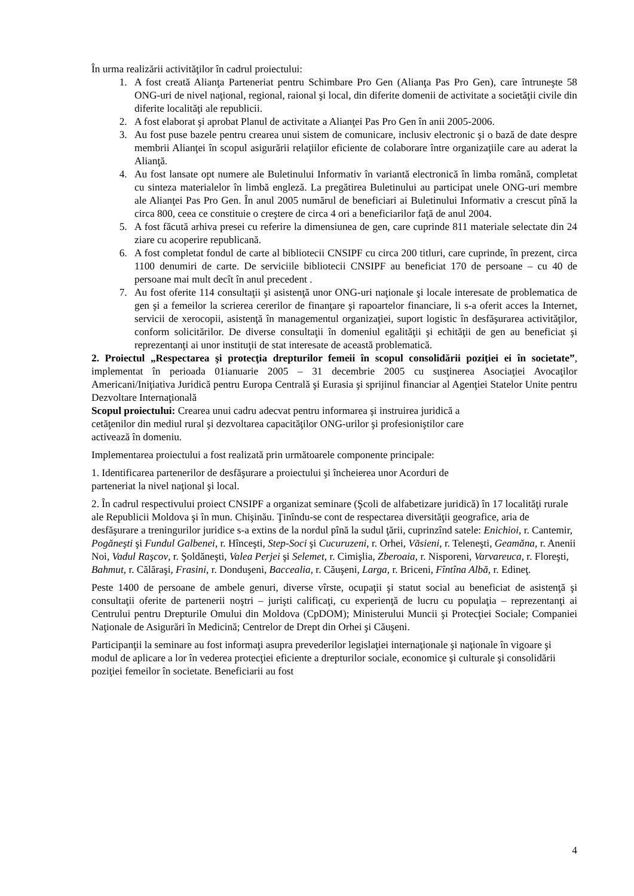În urma realizării activităţilor în cadrul proiectului:
1. A fost creată Alianţa Parteneriat pentru Schimbare Pro Gen (Alianţa Pas Pro Gen), care întruneşte 58 ONG-uri de nivel naţional, regional, raional şi local, din diferite domenii de activitate a societăţii civile din diferite localităţi ale republicii.
2. A fost elaborat şi aprobat Planul de activitate a Alianţei Pas Pro Gen în anii 2005-2006.
3. Au fost puse bazele pentru crearea unui sistem de comunicare, inclusiv electronic şi o bază de date despre membrii Alianţei în scopul asigurării relaţiilor eficiente de colaborare între organizaţiile care au aderat la Alianţă.
4. Au fost lansate opt numere ale Buletinului Informativ în variantă electronică în limba română, completat cu sinteza materialelor în limbă engleză. La pregătirea Buletinului au participat unele ONG-uri membre ale Alianţei Pas Pro Gen. În anul 2005 numărul de beneficiari ai Buletinului Informativ a crescut pînă la circa 800, ceea ce constituie o creştere de circa 4 ori a beneficiarilor faţă de anul 2004.
5. A fost făcută arhiva presei cu referire la dimensiunea de gen, care cuprinde 811 materiale selectate din 24 ziare cu acoperire republicană.
6. A fost completat fondul de carte al bibliotecii CNSIPF cu circa 200 titluri, care cuprinde, în prezent, circa 1100 denumiri de carte. De serviciile bibliotecii CNSIPF au beneficiat 170 de persoane – cu 40 de persoane mai mult decît în anul precedent .
7. Au fost oferite 114 consultaţii şi asistenţă unor ONG-uri naţionale şi locale interesate de problematica de gen şi a femeilor la scrierea cererilor de finanţare şi rapoartelor financiare, li s-a oferit acces la Internet, servicii de xerocopii, asistenţă în managementul organizaţiei, suport logistic în desfăşurarea activităţilor, conform solicitărilor. De diverse consultaţii în domeniul egalităţii şi echităţii de gen au beneficiat şi reprezentanţi ai unor instituţii de stat interesate de această problematică.
2. Proiectul „Respectarea şi protecţia drepturilor femeii în scopul consolidării poziţiei ei în societate”, implementat în perioada 01ianuarie 2005 – 31 decembrie 2005 cu susţinerea Asociaţiei Avocaţilor Americani/Iniţiativa Juridică pentru Europa Centrală şi Eurasia şi sprijinul financiar al Agenţiei Statelor Unite pentru Dezvoltare Internaţională
Scopul proiectului: Crearea unui cadru adecvat pentru informarea şi instruirea juridică a
cetăţenilor din mediul rural şi dezvoltarea capacităţilor ONG-urilor şi profesioniştilor care
activează în domeniu.
Implementarea proiectului a fost realizată prin următoarele componente principale:
1. Identificarea partenerilor de desfăşurare a proiectului şi încheierea unor Acorduri de
parteneriat la nivel naţional şi local.
2. În cadrul respectivului proiect CNSIPF a organizat seminare (Şcoli de alfabetizare juridică) în 17 localităţi rurale ale Republicii Moldova şi în mun. Chişinău. Ţinîndu-se cont de respectarea diversităţii geografice, aria de desfăşurare a treningurilor juridice s-a extins de la nordul pînă la sudul ţării, cuprinzînd satele: Enichioi, r. Cantemir, Pogăneşti şi Fundul Galbenei, r. Hînceşti, Step-Soci şi Cucuruzeni, r. Orhei, Văsieni, r. Teleneşti, Geamăna, r. Anenii Noi, Vadul Raşcov, r. Şoldăneşti, Valea Perjei şi Selemet, r. Cimişlia, Zberoaia, r. Nisporeni, Varvareuca, r. Floreşti, Bahmut, r. Călăraşi, Frasini, r. Donduşeni, Baccealia, r. Căuşeni, Larga, r. Briceni, Fîntîna Albă, r. Edineţ.
Peste 1400 de persoane de ambele genuri, diverse vîrste, ocupaţii şi statut social au beneficiat de asistenţă şi consultaţii oferite de partenerii noştri – jurişti calificaţi, cu experienţă de lucru cu populaţia – reprezentanţi ai Centrului pentru Drepturile Omului din Moldova (CpDOM); Ministerului Muncii şi Protecţiei Sociale; Companiei Naţionale de Asigurări în Medicină; Centrelor de Drept din Orhei şi Căuşeni.
Participanţii la seminare au fost informaţi asupra prevederilor legislaţiei internaţionale şi naţionale în vigoare şi modul de aplicare a lor în vederea protecţiei eficiente a drepturilor sociale, economice şi culturale şi consolidării poziţiei femeilor în societate. Beneficiarii au fost
4